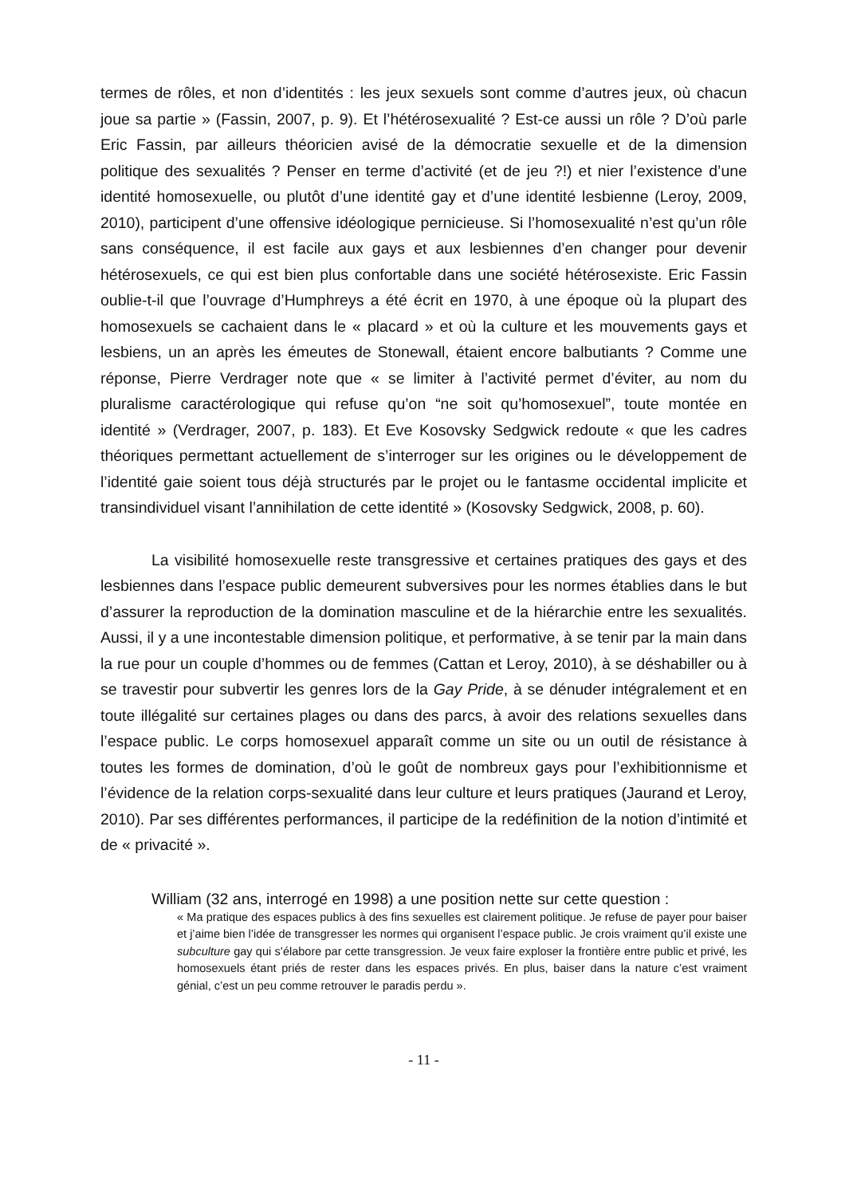termes de rôles, et non d’identités : les jeux sexuels sont comme d’autres jeux, où chacun joue sa partie » (Fassin, 2007, p. 9). Et l’hétérosexualité ? Est-ce aussi un rôle ? D’où parle Eric Fassin, par ailleurs théoricien avisé de la démocratie sexuelle et de la dimension politique des sexualités ? Penser en terme d’activité (et de jeu ?!) et nier l’existence d’une identité homosexuelle, ou plutôt d’une identité gay et d’une identité lesbienne (Leroy, 2009, 2010), participent d’une offensive idéologique pernicieuse. Si l’homosexualité n’est qu’un rôle sans conséquence, il est facile aux gays et aux lesbiennes d’en changer pour devenir hétérosexuels, ce qui est bien plus confortable dans une société hétérosexiste. Eric Fassin oublie-t-il que l’ouvrage d’Humphreys a été écrit en 1970, à une époque où la plupart des homosexuels se cachaient dans le « placard » et où la culture et les mouvements gays et lesbiens, un an après les émeutes de Stonewall, étaient encore balbutiants ? Comme une réponse, Pierre Verdrager note que « se limiter à l’activité permet d’éviter, au nom du pluralisme caractérologique qui refuse qu’on “ne soit qu’homosexuel”, toute montée en identité » (Verdrager, 2007, p. 183). Et Eve Kosovsky Sedgwick redoute « que les cadres théoriques permettant actuellement de s’interroger sur les origines ou le développement de l’identité gaie soient tous déjà structurés par le projet ou le fantasme occidental implicite et transindividuel visant l’annihilation de cette identité » (Kosovsky Sedgwick, 2008, p. 60).
La visibilité homosexuelle reste transgressive et certaines pratiques des gays et des lesbiennes dans l’espace public demeurent subversives pour les normes établies dans le but d’assurer la reproduction de la domination masculine et de la hiérarchie entre les sexualités. Aussi, il y a une incontestable dimension politique, et performative, à se tenir par la main dans la rue pour un couple d’hommes ou de femmes (Cattan et Leroy, 2010), à se déshabiller ou à se travestir pour subvertir les genres lors de la Gay Pride, à se dénuder intégralement et en toute illégalité sur certaines plages ou dans des parcs, à avoir des relations sexuelles dans l’espace public. Le corps homosexuel apparaît comme un site ou un outil de résistance à toutes les formes de domination, d’où le goût de nombreux gays pour l’exhibitionnisme et l’évidence de la relation corps-sexualité dans leur culture et leurs pratiques (Jaurand et Leroy, 2010). Par ses différentes performances, il participe de la redéfinition de la notion d’intimité et de « privacité ».
William (32 ans, interrogé en 1998) a une position nette sur cette question :
« Ma pratique des espaces publics à des fins sexuelles est clairement politique. Je refuse de payer pour baiser et j’aime bien l’idée de transgresser les normes qui organisent l’espace public. Je crois vraiment qu’il existe une subculture gay qui s’élabore par cette transgression. Je veux faire exploser la frontière entre public et privé, les homosexuels étant priés de rester dans les espaces privés. En plus, baiser dans la nature c’est vraiment génial, c’est un peu comme retrouver le paradis perdu ».
- 11 -